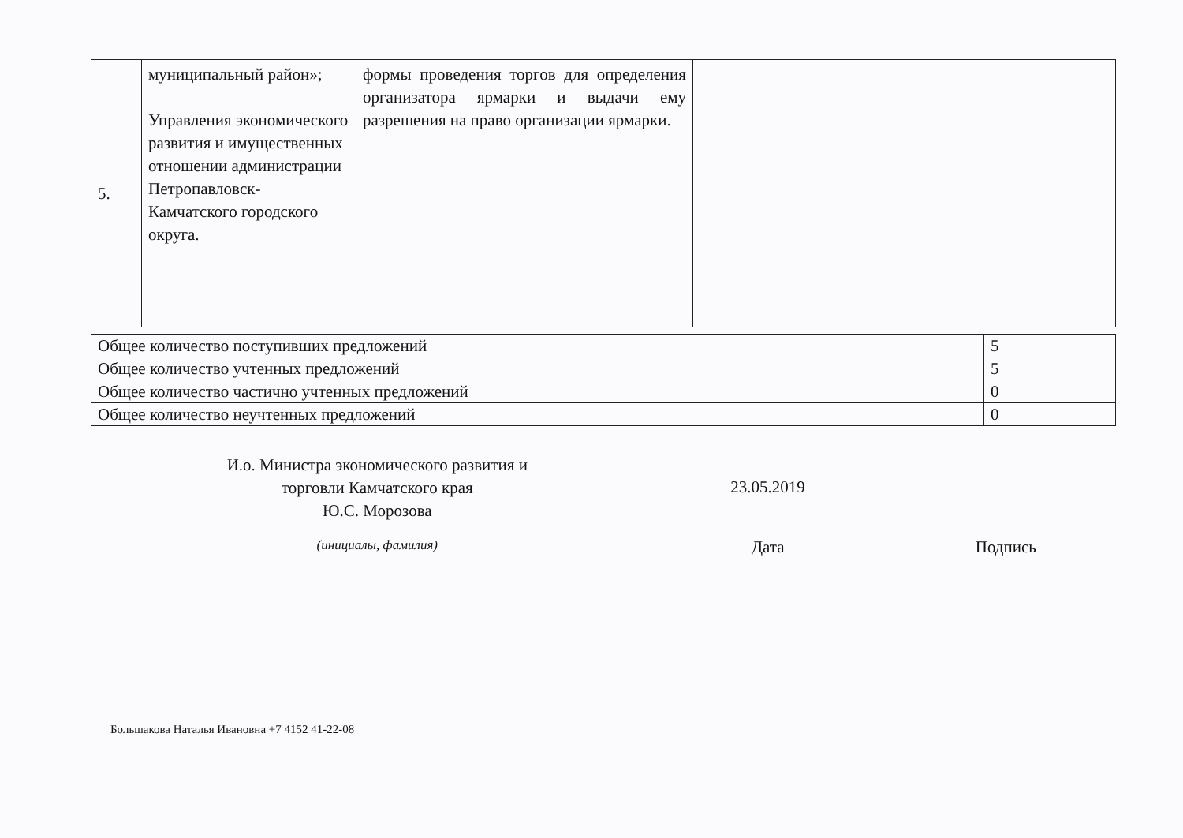| 5. | муниципальный район»; Управления экономического развития и имущественных отношении администрации Петропавловск-Камчатского городского округа. | формы проведения торгов для определения организатора ярмарки и выдачи ему разрешения на право организации ярмарки. | |
| Общее количество поступивших предложений | 5 |
| Общее количество учтенных предложений | 5 |
| Общее количество частично учтенных предложений | 0 |
| Общее количество неучтенных предложений | 0 |
И.о. Министра экономического развития и
торговли Камчатского края
Ю.С. Морозова
23.05.2019
(инициалы, фамилия)
Дата Подпись
Большакова Наталья Ивановна +7 4152 41-22-08